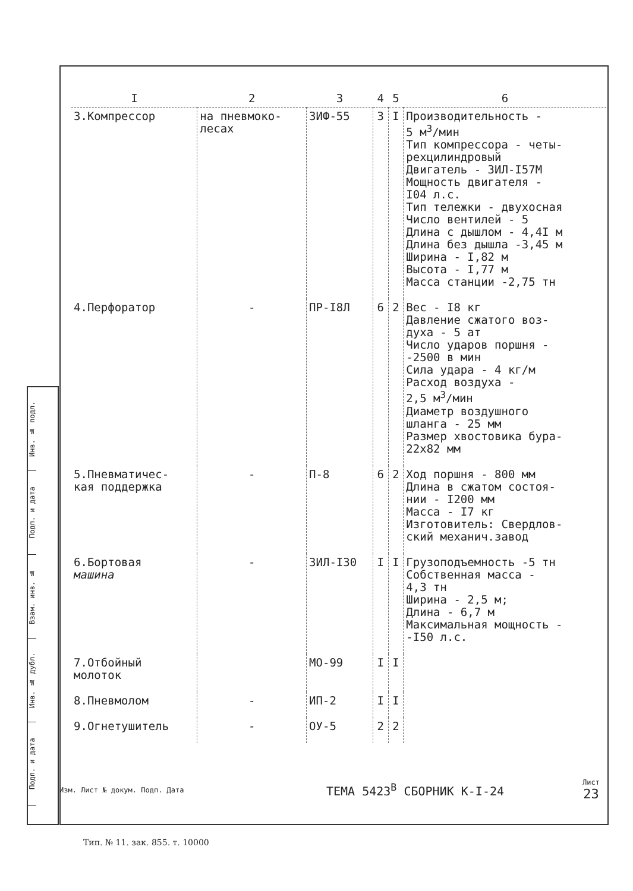Инв. № подл.
Подп. и дата
Взам. инв. №
Инв. № дубл.
Подп. и дата
| I | 2 | 3 | 4 | 5 | 6 |
| --- | --- | --- | --- | --- | --- |
| 3.Компрессор | на пневмоко- лесах | ЗИФ-55 | 3 | I | Производительность - 5 м<sup>3</sup>/мин Тип компрессора - четы- рехцилиндровый Двигатель - ЗИЛ-I57М Мощность двигателя - I04 л.с. Тип тележки - двухосная Число вентилей - 5 Длина с дышлом - 4,4I м Длина без дышла -3,45 м Ширина - I,82 м Высота - I,77 м Масса станции -2,75 тн |
| 4.Перфоратор | - | ПР-I8Л | 6 | 2 | Вес - I8 кг Давление сжатого воз- духа - 5 ат Число ударов поршня - -2500 в мин Сила удара - 4 кг/м Расход воздуха - 2,5 м<sup>3</sup>/мин Диаметр воздушного шланга - 25 мм Размер хвостовика бура- 22х82 мм |
| 5.Пневматичес- кая поддержка | - | П-8 | 6 | 2 | Ход поршня - 800 мм Длина в сжатом состоя- нии - I200 мм Масса - I7 кг Изготовитель: Свердлов- ский механич.завод |
| 6.Бортовая машина | - | ЗИЛ-I30 | I | I | Грузоподъемность -5 тн Собственная масса - 4,3 тн Ширина - 2,5 м; Длина - 6,7 м Максимальная мощность - -I50 л.с. |
| 7.Отбойный молоток | | МО-99 | I | I | |
| 8.Пневмолом | - | ИП-2 | I | I | |
| 9.Огнетушитель | - | ОУ-5 | 2 | 2 | |
Изм. Лист № докум. Подп. Дата
ТЕМА 5423<sup>В</sup> СБОРНИК К-I-24
Лист
23
Тип. № 11. зак. 855. т. 10000